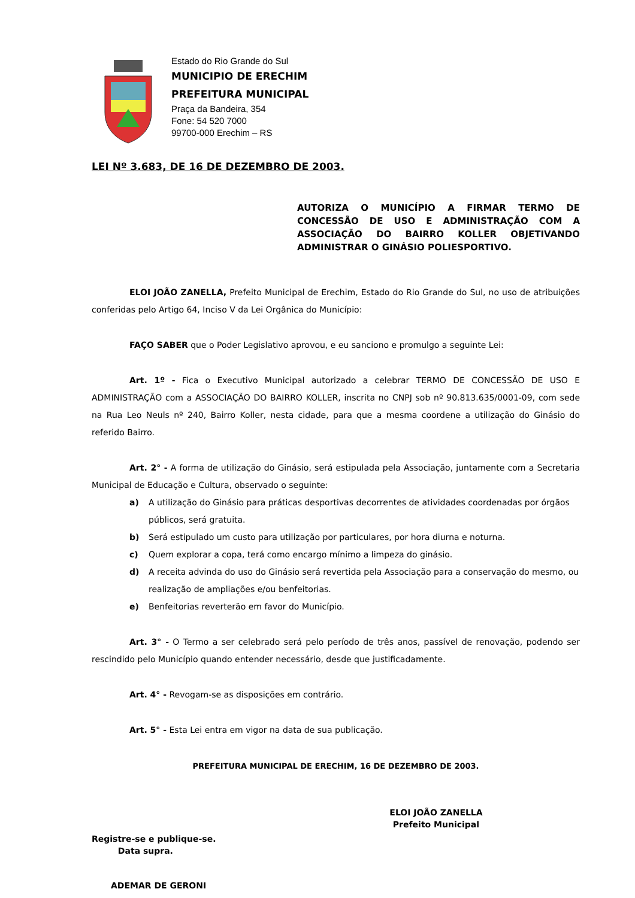Estado do Rio Grande do Sul
MUNICIPIO DE ERECHIM
PREFEITURA MUNICIPAL
Praça da Bandeira, 354
Fone: 54 520 7000
99700-000 Erechim – RS
LEI Nº 3.683, DE 16 DE DEZEMBRO DE 2003.
AUTORIZA O MUNICÍPIO A FIRMAR TERMO DE CONCESSÃO DE USO E ADMINISTRAÇÃO COM A ASSOCIAÇÃO DO BAIRRO KOLLER OBJETIVANDO ADMINISTRAR O GINÁSIO POLIESPORTIVO.
ELOI JOÃO ZANELLA, Prefeito Municipal de Erechim, Estado do Rio Grande do Sul, no uso de atribuições conferidas pelo Artigo 64, Inciso V da Lei Orgânica do Município:
FAÇO SABER que o Poder Legislativo aprovou, e eu sanciono e promulgo a seguinte Lei:
Art. 1º - Fica o Executivo Municipal autorizado a celebrar TERMO DE CONCESSÃO DE USO E ADMINISTRAÇÃO com a ASSOCIAÇÃO DO BAIRRO KOLLER, inscrita no CNPJ sob nº 90.813.635/0001-09, com sede na Rua Leo Neuls nº 240, Bairro Koller, nesta cidade, para que a mesma coordene a utilização do Ginásio do referido Bairro.
Art. 2° - A forma de utilização do Ginásio, será estipulada pela Associação, juntamente com a Secretaria Municipal de Educação e Cultura, observado o seguinte:
a) A utilização do Ginásio para práticas desportivas decorrentes de atividades coordenadas por órgãos públicos, será gratuita.
b) Será estipulado um custo para utilização por particulares, por hora diurna e noturna.
c) Quem explorar a copa, terá como encargo mínimo a limpeza do ginásio.
d) A receita advinda do uso do Ginásio será revertida pela Associação para a conservação do mesmo, ou realização de ampliações e/ou benfeitorias.
e) Benfeitorias reverterão em favor do Município.
Art. 3° - O Termo a ser celebrado será pelo período de três anos, passível de renovação, podendo ser rescindido pelo Município quando entender necessário, desde que justificadamente.
Art. 4° - Revogam-se as disposições em contrário.
Art. 5° - Esta Lei entra em vigor na data de sua publicação.
PREFEITURA MUNICIPAL DE ERECHIM, 16 DE DEZEMBRO DE 2003.
ELOI JOÃO ZANELLA
Prefeito Municipal
Registre-se e publique-se.
Data supra.
ADEMAR DE GERONI